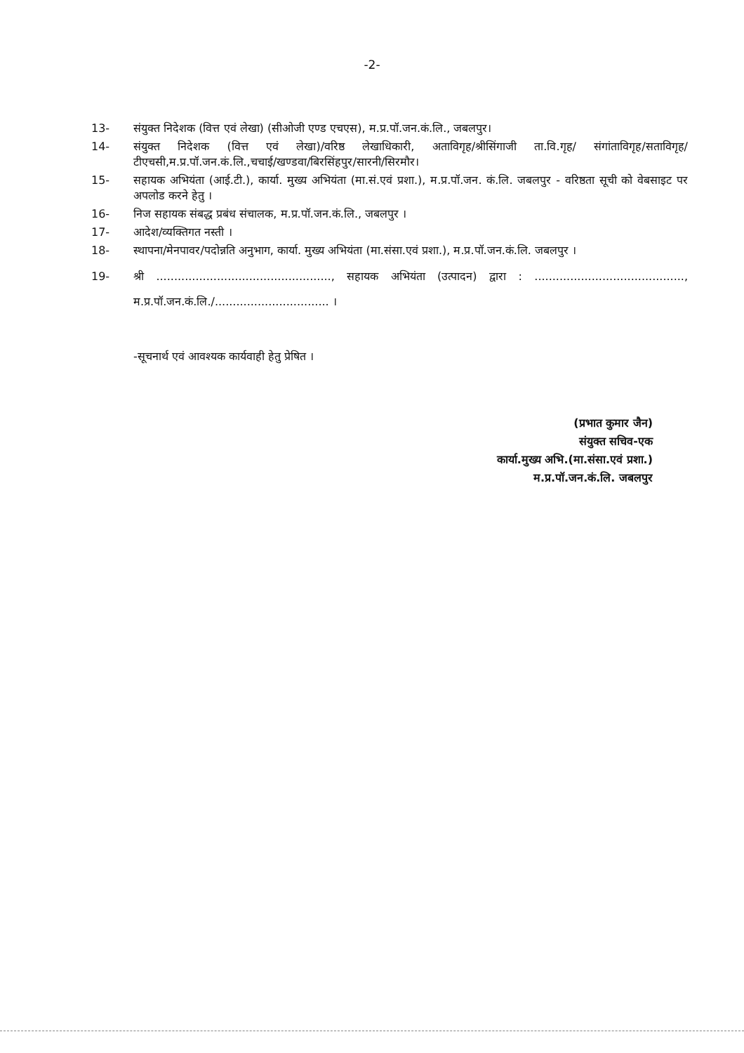-2-
13- संयुक्त निदेशक (वित्त एवं लेखा) (सीओजी एण्ड एचएस), म.प्र.पॉ.जन.कं.लि., जबलपुर।
14- संयुक्त निदेशक (वित्त एवं लेखा)/वरिष्ठ लेखाधिकारी, अताविगृह/श्रीसिंगाजी ता.वि.गृह/ संगांताविगृह/सताविगृह/टीएचसी,म.प्र.पॉ.जन.कं.लि.,चचाई/खण्डवा/बिरसिंहपुर/सारनी/सिरमौर।
15- सहायक अभियंता (आई.टी.), कार्या. मुख्य अभियंता (मा.सं.एवं प्रशा.), म.प्र.पॉ.जन. कं.लि. जबलपुर - वरिष्ठता सूची को वेबसाइट पर अपलोड करने हेतु ।
16- निज सहायक संबद्ध प्रबंध संचालक, म.प्र.पॉ.जन.कं.लि., जबलपुर ।
17- आदेश/व्यक्तिगत नस्ती ।
18- स्थापना/मेनपावर/पदोन्नति अनुभाग, कार्या. मुख्य अभियंता (मा.संसा.एवं प्रशा.), म.प्र.पॉ.जन.कं.लि. जबलपुर ।
19- श्री ................................................., सहायक अभियंता (उत्पादन) द्वारा : .........................................., म.प्र.पॉ.जन.कं.लि./................................ ।
-सूचनार्थ एवं आवश्यक कार्यवाही हेतु प्रेषित ।
(प्रभात कुमार जैन)
संयुक्त सचिव-एक
कार्या.मुख्य अभि.(मा.संसा.एवं प्रशा.)
म.प्र.पॉ.जन.कं.लि. जबलपुर